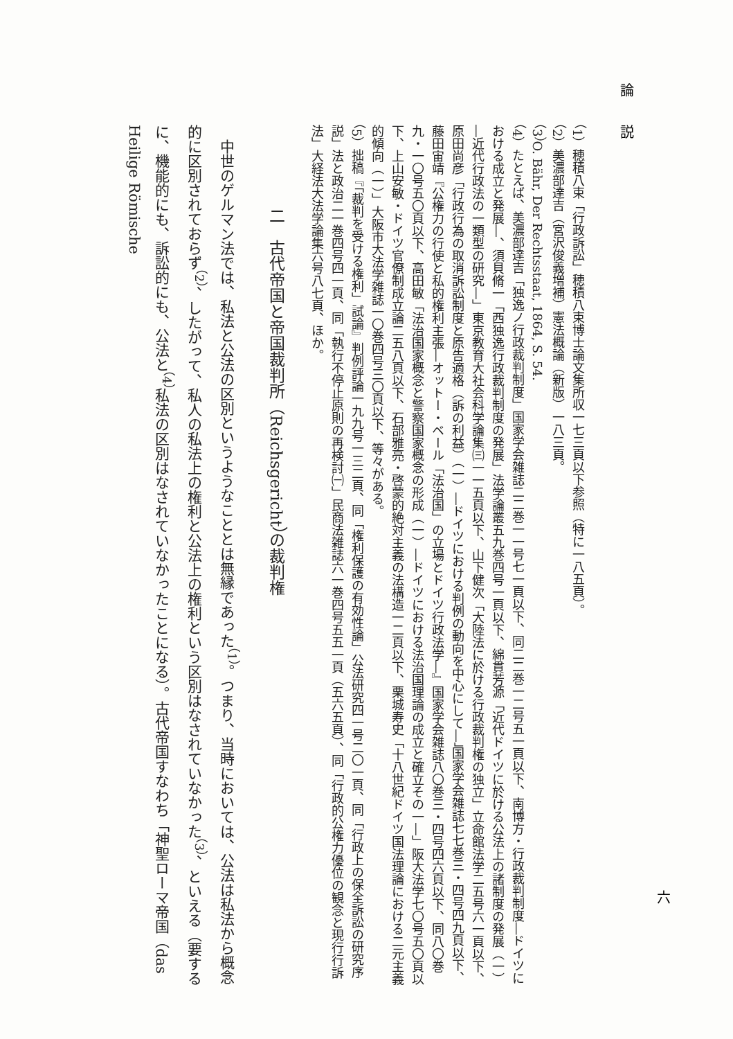論　　説
（1）穂積八束「行政訴訟」穂積八束博士論文集所収一七三頁以下参照（特に一八五頁）。
（2）美濃部達吉（宮沢俊義増補）憲法概論（新版）一八三頁。
（3）O. Bähr, Der Rechtsstaat, 1864, S. 54.
（4）たとえば、美濃部達吉「独逸ノ行政裁判制度」国家学会雑誌二二巻一一号七一頁以下、同二二巻一二号五一頁以下、南博方・行政裁判制度―ドイツにおける成立と発展―、須貝脩一「西独逸行政裁判制度の発展」法学論叢五九巻四号一頁以下、綿貫芳源「近代ドイツに於ける公法上の諸制度の発展（一）―近代行政法の一類型の研究―」東京教育大社会科学論集㈢一一五頁以下、山下健次「大陸法に於ける行政裁判権の独立」立命館法学二五号六一頁以下、原田尚彦「行政行為の取消訴訟制度と原告適格（訴の利益）（一）―ドイツにおける判例の動向を中心にして―」国家学会雑誌七七巻三・四号四九頁以下、藤田宙靖『公権力の行使と私的権利主張―オットー・ベール「法治国」の立場とドイツ行政法学―』国家学会雑誌八〇巻三・四号四六頁以下、同八〇巻九・一〇号五〇頁以下、高田敏「法治国家概念と警察国家概念の形成（一）―ドイツにおける法治国理論の成立と確立その一―」阪大法学七〇号五〇頁以下、上山安敏・ドイツ官僚制成立論二五八頁以下、石部雅亮・啓蒙的絶対主義の法構造一二頁以下、栗城寿史「十八世紀ドイツ国法理論における二元主義的傾向（一）」大阪市大法学雑誌一〇巻四号三〇頁以下、等々がある。
（5）拙稿『「裁判を受ける権利」試論』判例評論一九九号一三二頁、同「権利保護の有効性論」公法研究四一号二〇一頁、同「行政上の保全訴訟の研究序説」法と政治二一巻四号四一頁、同「執行不停止原則の再検討㈠」民商法雑誌六一巻四号五五一頁（五六五頁）、同「行政的公権力優位の観念と現行行訴法」大経法大法学論集六号八七頁、ほか。
二　古代帝国と帝国裁判所（Reichsgericht）の裁判権
　中世のゲルマン法では、私法と公法の区別というようなこととは無縁であった<sup>（1）</sup>。つまり、当時においては、公法は私法から概念的に区別されておらず<sup>（2）</sup>、したがって、私人の私法上の権利と公法上の権利という区別はなされていなかった<sup>（3）</sup>、といえる（要するに、機能的にも、訴訟的にも、公法と<sup>（4）</sup>私法の区別はなされていなかったことになる）。古代帝国すなわち「神聖ローマ帝国（das Heilige Römische
六